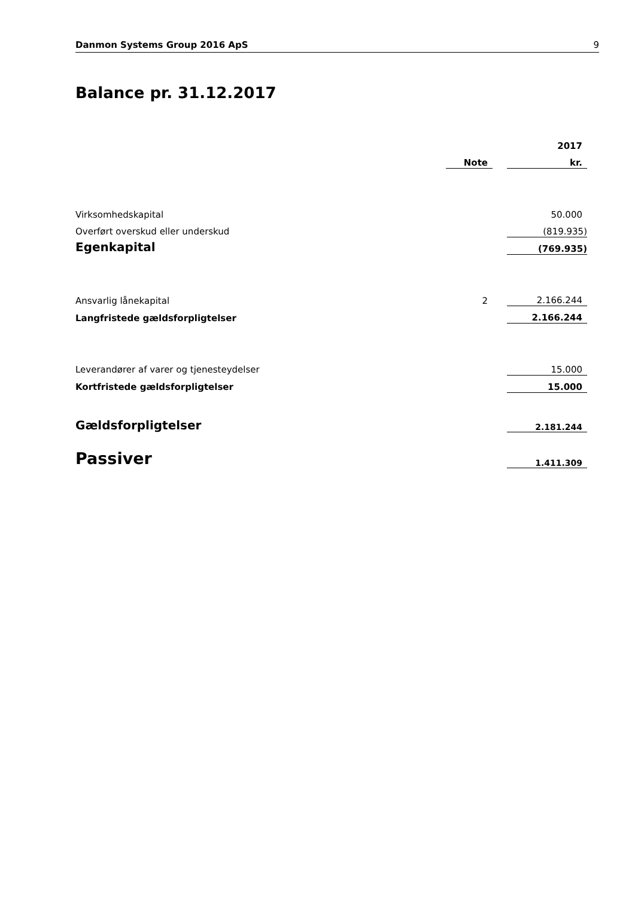Danmon Systems Group 2016 ApS 9
Balance pr. 31.12.2017
| | | | 2017 |
| | Note | | kr. |
| Virksomhedskapital | | | 50.000 |
| Overført overskud eller underskud | | | (819.935) |
| Egenkapital | | | (769.935) |
| Ansvarlig lånekapital | 2 | | 2.166.244 |
| Langfristede gældsforpligtelser | | | 2.166.244 |
| Leverandører af varer og tjenesteydelser | | | 15.000 |
| Kortfristede gældsforpligtelser | | | 15.000 |
| Gældsforpligtelser | | | 2.181.244 |
| Passiver | | | 1.411.309 |